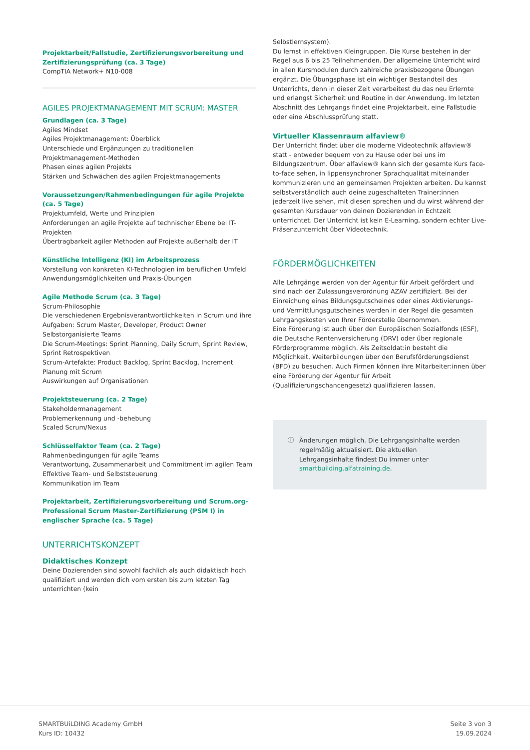Projektarbeit/Fallstudie, Zertifizierungsvorbereitung und Zertifizierungsprüfung (ca. 3 Tage)
CompTIA Network+ N10-008
AGILES PROJEKTMANAGEMENT MIT SCRUM: MASTER
Grundlagen (ca. 3 Tage)
Agiles Mindset
Agiles Projektmanagement: Überblick
Unterschiede und Ergänzungen zu traditionellen Projektmanagement-Methoden
Phasen eines agilen Projekts
Stärken und Schwächen des agilen Projektmanagements
Voraussetzungen/Rahmenbedingungen für agile Projekte (ca. 5 Tage)
Projektumfeld, Werte und Prinzipien
Anforderungen an agile Projekte auf technischer Ebene bei IT-Projekten
Übertragbarkeit agiler Methoden auf Projekte außerhalb der IT
Künstliche Intelligenz (KI) im Arbeitsprozess
Vorstellung von konkreten KI-Technologien im beruflichen Umfeld
Anwendungsmöglichkeiten und Praxis-Übungen
Agile Methode Scrum (ca. 3 Tage)
Scrum-Philosophie
Die verschiedenen Ergebnisverantwortlichkeiten in Scrum und ihre Aufgaben: Scrum Master, Developer, Product Owner
Selbstorganisierte Teams
Die Scrum-Meetings: Sprint Planning, Daily Scrum, Sprint Review, Sprint Retrospektiven
Scrum-Artefakte: Product Backlog, Sprint Backlog, Increment
Planung mit Scrum
Auswirkungen auf Organisationen
Projektsteuerung (ca. 2 Tage)
Stakeholdermanagement
Problemerkennung und -behebung
Scaled Scrum/Nexus
Schlüsselfaktor Team (ca. 2 Tage)
Rahmenbedingungen für agile Teams
Verantwortung, Zusammenarbeit und Commitment im agilen Team
Effektive Team- und Selbststeuerung
Kommunikation im Team
Projektarbeit, Zertifizierungsvorbereitung und Scrum.org-Professional Scrum Master-Zertifizierung (PSM I) in englischer Sprache (ca. 5 Tage)
UNTERRICHTSKONZEPT
Didaktisches Konzept
Deine Dozierenden sind sowohl fachlich als auch didaktisch hoch qualifiziert und werden dich vom ersten bis zum letzten Tag unterrichten (kein
Selbstlernsystem).
Du lernst in effektiven Kleingruppen. Die Kurse bestehen in der Regel aus 6 bis 25 Teilnehmenden. Der allgemeine Unterricht wird in allen Kursmodulen durch zahlreiche praxisbezogene Übungen ergänzt. Die Übungsphase ist ein wichtiger Bestandteil des Unterrichts, denn in dieser Zeit verarbeitest du das neu Erlernte und erlangst Sicherheit und Routine in der Anwendung. Im letzten Abschnitt des Lehrgangs findet eine Projektarbeit, eine Fallstudie oder eine Abschlussprüfung statt.
Virtueller Klassenraum alfaview®
Der Unterricht findet über die moderne Videotechnik alfaview® statt - entweder bequem von zu Hause oder bei uns im Bildungszentrum. Über alfaview® kann sich der gesamte Kurs face-to-face sehen, in lippensynchroner Sprachqualität miteinander kommunizieren und an gemeinsamen Projekten arbeiten. Du kannst selbstverständlich auch deine zugeschalteten Trainer:innen jederzeit live sehen, mit diesen sprechen und du wirst während der gesamten Kursdauer von deinen Dozierenden in Echtzeit unterrichtet. Der Unterricht ist kein E-Learning, sondern echter Live-Präsenzunterricht über Videotechnik.
FÖRDERMÖGLICHKEITEN
Alle Lehrgänge werden von der Agentur für Arbeit gefördert und sind nach der Zulassungsverordnung AZAV zertifiziert. Bei der Einreichung eines Bildungsgutscheines oder eines Aktivierungs- und Vermittlungsgutscheines werden in der Regel die gesamten Lehrgangskosten von Ihrer Förderstelle übernommen.
Eine Förderung ist auch über den Europäischen Sozialfonds (ESF), die Deutsche Rentenversicherung (DRV) oder über regionale Förderprogramme möglich. Als Zeitsoldat:in besteht die Möglichkeit, Weiterbildungen über den Berufsförderungsdienst (BFD) zu besuchen. Auch Firmen können ihre Mitarbeiter:innen über eine Förderung der Agentur für Arbeit (Qualifizierungschancengesetz) qualifizieren lassen.
ⓘ Änderungen möglich. Die Lehrgangsinhalte werden regelmäßig aktualisiert. Die aktuellen Lehrgangsinhalte findest Du immer unter smartbuilding.alfatraining.de.
SMARTBUiLDING Academy GmbH
Kurs ID: 10432
Seite 3 von 3
19.09.2024